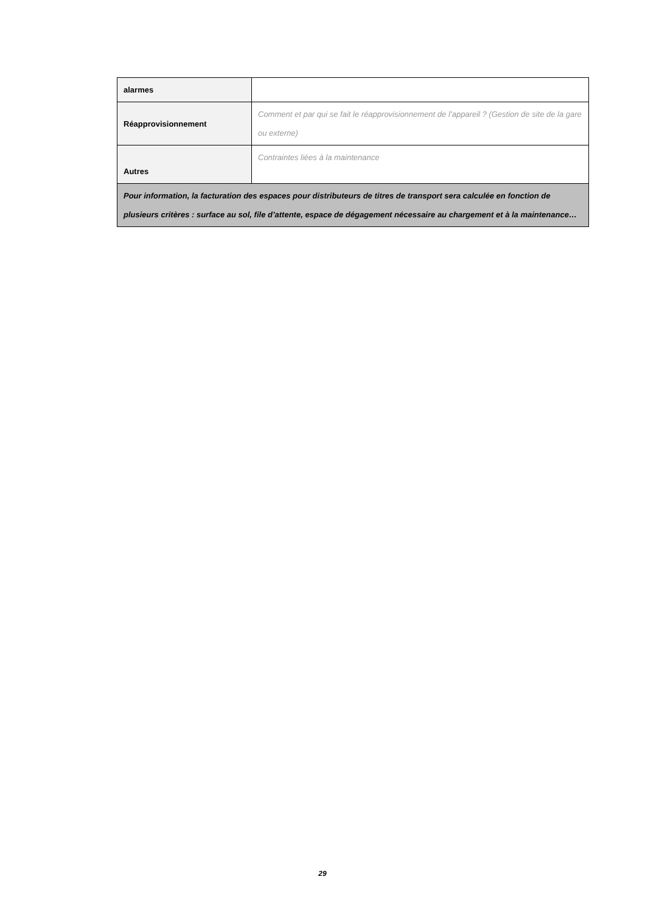| alarmes | |
| Réapprovisionnement | Comment et par qui se fait le réapprovisionnement de l’appareil ? (Gestion de site de la gare ou externe) |
| Autres | Contraintes liées à la maintenance |
| Pour information, la facturation des espaces pour distributeurs de titres de transport sera calculée en fonction de plusieurs critères : surface au sol, file d’attente, espace de dégagement nécessaire au chargement et à la maintenance… | |
29